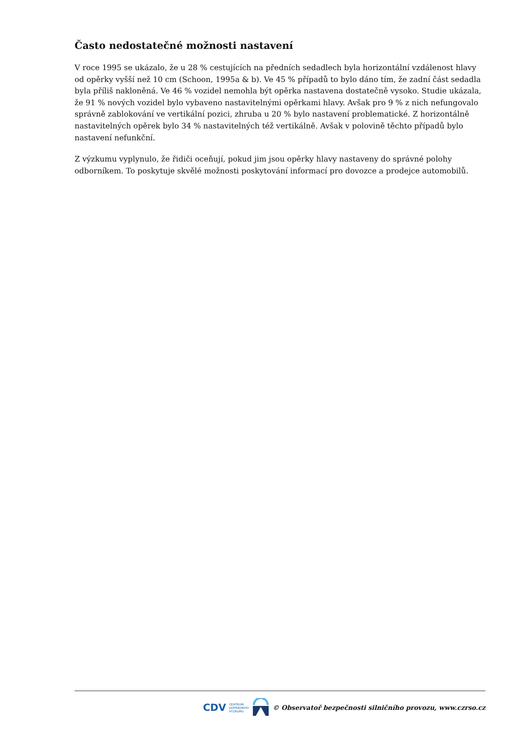Často nedostatečné možnosti nastavení
V roce 1995 se ukázalo, že u 28 % cestujících na předních sedadlech byla horizontální vzdálenost hlavy od opěrky vyšší než 10 cm (Schoon, 1995a & b). Ve 45 % případů to bylo dáno tím, že zadní část sedadla byla příliš nakloněná. Ve 46 % vozidel nemohla být opěrka nastavena dostatečně vysoko. Studie ukázala, že 91 % nových vozidel bylo vybaveno nastavitelnými opěrkami hlavy. Avšak pro 9 % z nich nefungovalo správně zablokování ve vertikální pozici, zhruba u 20 % bylo nastavení problematické. Z horizontálně nastavitelných opěrek bylo 34 % nastavitelných též vertikálně. Avšak v polovině těchto případů bylo nastavení nefunkční.
Z výzkumu vyplynulo, že řidiči oceňují, pokud jim jsou opěrky hlavy nastaveny do správné polohy odborníkem. To poskytuje skvělé možnosti poskytování informací pro dovozce a prodejce automobilů.
CDV CENTRUM
DOPRAVNÍHO
VÝZKUMU © Observatoř bezpečnosti silničního provozu, www.czrso.cz